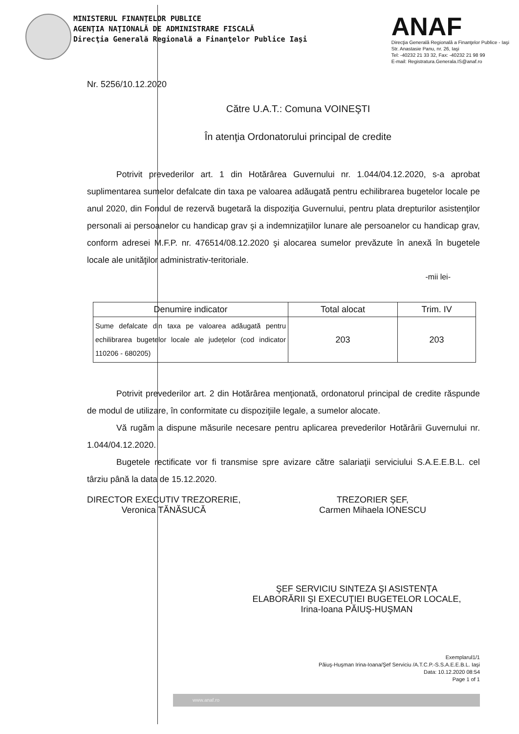MINISTERUL FINANŢELOR PUBLICE
AGENŢIA NAŢIONALĂ DE ADMINISTRARE FISCALĂ
Direcţia Generală Regională a Finanţelor Publice Iaşi
ANAF
Direcţia Generală Regională a Finanţelor Publice - Iaşi
Str. Anastasie Panu, nr. 26, Iaşi
Tel: -40232 21 33 32, Fax: -40232 21 98 99
E-mail: Registratura.Generala.IS@anaf.ro
Nr. 5256/10.12.2020
Către U.A.T.: Comuna VOINEŞTI
În atenţia Ordonatorului principal de credite
Potrivit prevederilor art. 1 din Hotărârea Guvernului nr. 1.044/04.12.2020, s-a aprobat suplimentarea sumelor defalcate din taxa pe valoarea adăugată pentru echilibrarea bugetelor locale pe anul 2020, din Fondul de rezervă bugetară la dispoziţia Guvernului, pentru plata drepturilor asistenţilor personali ai persoanelor cu handicap grav şi a indemnizaţiilor lunare ale persoanelor cu handicap grav, conform adresei M.F.P. nr. 476514/08.12.2020 şi alocarea sumelor prevăzute în anexă în bugetele locale ale unităţilor administrativ-teritoriale.
-mii lei-
| Denumire indicator | Total alocat | Trim. IV |
| --- | --- | --- |
| Sume defalcate din taxa pe valoarea adăugată pentru echilibrarea bugetelor locale ale judeţelor (cod indicator 110206 - 680205) | 203 | 203 |
Potrivit prevederilor art. 2 din Hotărârea menţionată, ordonatorul principal de credite răspunde de modul de utilizare, în conformitate cu dispoziţiile legale, a sumelor alocate.
Vă rugăm a dispune măsurile necesare pentru aplicarea prevederilor Hotărârii Guvernului nr. 1.044/04.12.2020.
Bugetele rectificate vor fi transmise spre avizare către salariaţii serviciului S.A.E.E.B.L. cel târziu până la data de 15.12.2020.
DIRECTOR EXECUTIV TREZORERIE,
Veronica TĂNĂSUCĂ
TREZORIER ŞEF,
Carmen Mihaela IONESCU
ŞEF SERVICIU SINTEZA ŞI ASISTENŢA
ELABORĂRII ŞI EXECUŢIEI BUGETELOR LOCALE,
Irina-Ioana PĂIUŞ-HUŞMAN
Exemplarul1/1
Păiuş-Huşman Irina-Ioana/Şef Serviciu /A.T.C.P.-S.S.A.E.E.B.L. Iaşi
Data: 10.12.2020 08:54
Page 1 of 1
www.anaf.ro